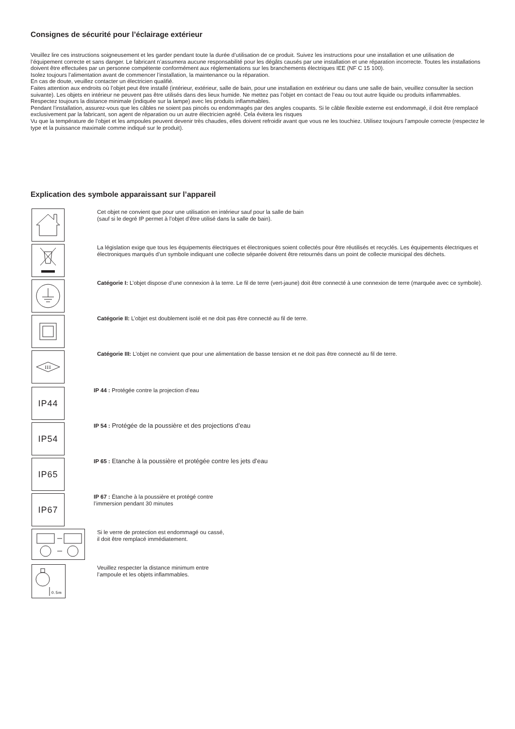Consignes de sécurité pour l’éclairage extérieur
Veuillez lire ces instructions soigneusement et les garder pendant toute la durée d’utilisation de ce produit. Suivez les instructions pour une installation et une utilisation de l’équipement correcte et sans danger. Le fabricant n’assumera aucune responsabilité pour les dégâts causés par une installation et une réparation incorrecte. Toutes les installations doivent être effectuées par un personne compétente conformément aux réglementations sur les branchements électriques IEE (NF C 15 100).
Isolez toujours l’alimentation avant de commencer l’installation, la maintenance ou la réparation.
En cas de doute, veuillez contacter un électricien qualifié.
Faites attention aux endroits où l’objet peut être installé (intérieur, extérieur, salle de bain, pour une installation en extérieur ou dans une salle de bain, veuillez consulter la section suivante). Les objets en intérieur ne peuvent pas être utilisés dans des lieux humide. Ne mettez pas l’objet en contact de l’eau ou tout autre liquide ou produits inflammables. Respectez toujours la distance minimale (indiquée sur la lampe) avec les produits inflammables.
Pendant l’installation, assurez-vous que les câbles ne soient pas pincés ou endommagés par des angles coupants. Si le câble flexible externe est endommagé, il doit être remplacé exclusivement par la fabricant, son agent de réparation ou un autre électricien agréé. Cela évitera les risques
Vu que la température de l’objet et les ampoules peuvent devenir très chaudes, elles doivent refroidir avant que vous ne les touchiez. Utilisez toujours l’ampoule correcte (respectez le type et la puissance maximale comme indiqué sur le produit).
Explication des symbole apparaissant sur l’appareil
Cet objet ne convient que pour une utilisation en intérieur sauf pour la salle de bain
(sauf si le degré IP permet à l’objet d’être utilisé dans la salle de bain).
La législation exige que tous les équipements électriques et électroniques soient collectés pour être réutilisés et recyclés. Les équipements électriques et électroniques marqués d’un symbole indiquant une collecte séparée doivent être retournés dans un point de collecte municipal des déchets.
Catégorie I: L’objet dispose d’une connexion à la terre. Le fil de terre (vert-jaune) doit être connecté à une connexion de terre (marquée avec ce symbole).
Catégorie II: L’objet est doublement isolé et ne doit pas être connecté au fil de terre.
III
Catégorie III: L’objet ne convient que pour une alimentation de basse tension et ne doit pas être connecté au fil de terre.
IP44
IP 44 : Protégée contre la projection d’eau
IP54
IP 54 : Protégée de la poussière et des projections d’eau
IP65
IP 65 : Etanche à la poussière et protégée contre les jets d’eau
IP67
IP 67 : Étanche à la poussière et protégé contre
l’immersion pendant 30 minutes
Si le verre de protection est endommagé ou cassé,
il doit être remplacé immédiatement.
0.5m
Veuillez respecter la distance minimum entre
l’ampoule et les objets inflammables.